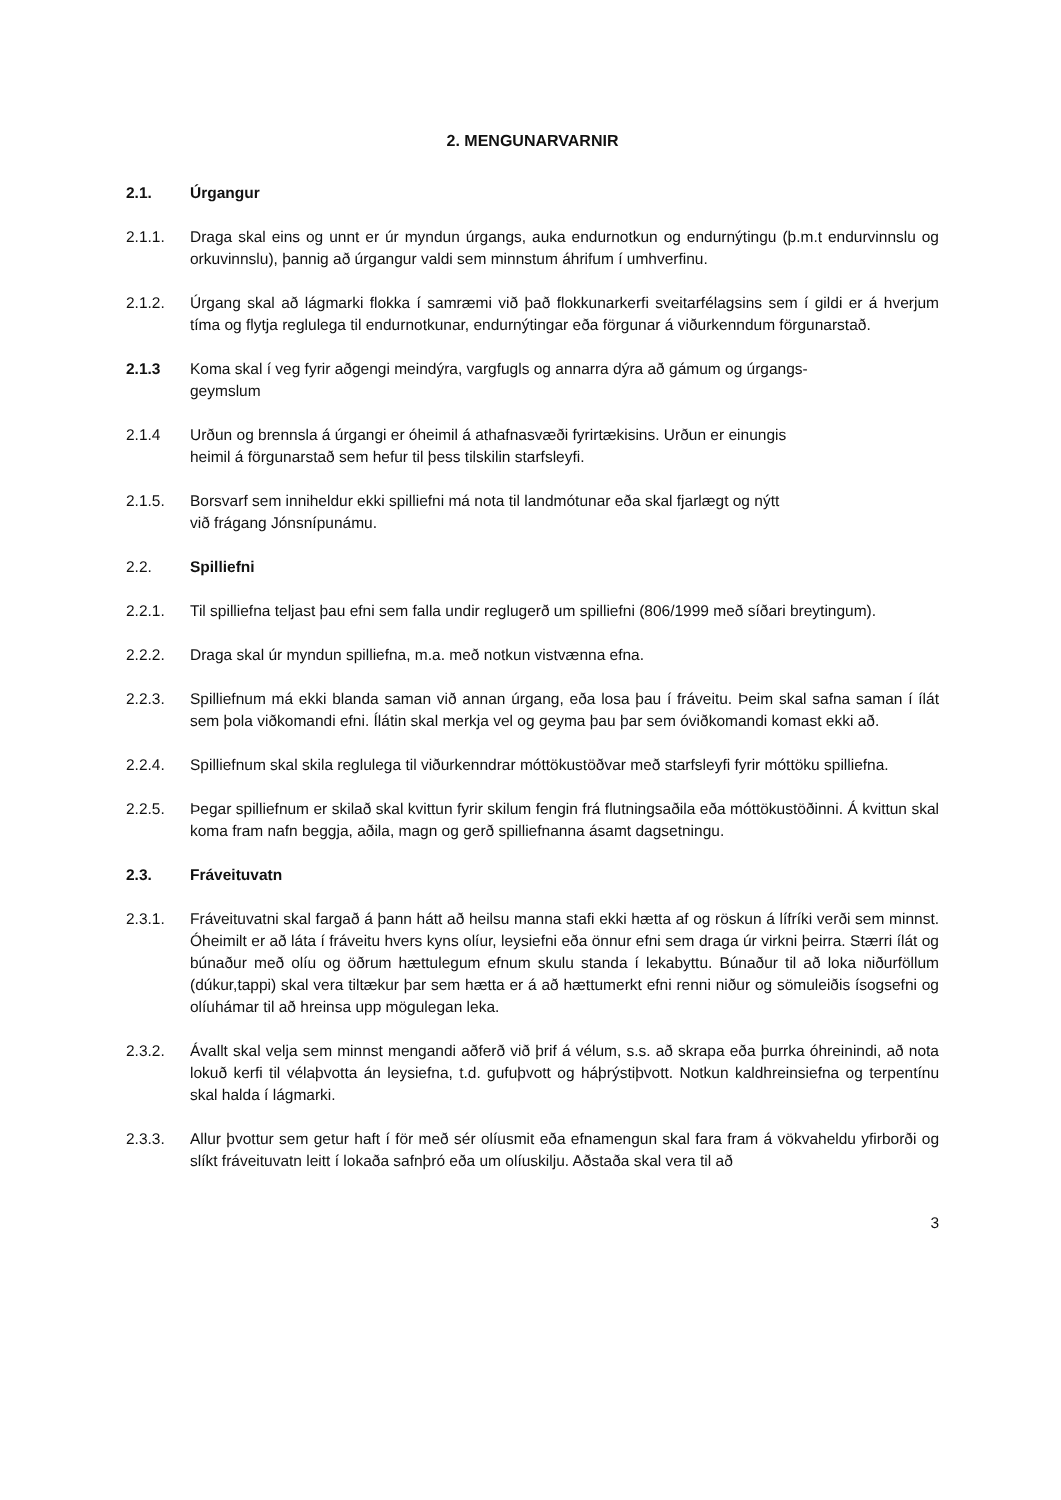2. MENGUNARVARNIR
2.1. Úrgangur
2.1.1. Draga skal eins og unnt er úr myndun úrgangs, auka endurnotkun og endurnýtingu (þ.m.t endurvinnslu og orkuvinnslu), þannig að úrgangur valdi sem minnstum áhrifum í umhverfinu.
2.1.2. Úrgang skal að lágmarki flokka í samræmi við það flokkunarkerfi sveitarfélagsins sem í gildi er á hverjum tíma og flytja reglulega til endurnotkunar, endurnýtingar eða förgunar á viðurkenndum förgunarstað.
2.1.3 Koma skal í veg fyrir aðgengi meindýra, vargfugls og annarra dýra að gámum og úrgangs-
geymslum
2.1.4 Urðun og brennsla á úrgangi er óheimil á athafnasvæði fyrirtækisins. Urðun er einungis
heimil á förgunarstað sem hefur til þess tilskilin starfsleyfi.
2.1.5. Borsvarf sem inniheldur ekki spilliefni má nota til landmótunar eða skal fjarlægt og nýtt
við frágang Jónsnípunámu.
2.2. Spilliefni
2.2.1. Til spilliefna teljast þau efni sem falla undir reglugerð um spilliefni (806/1999 með síðari breytingum).
2.2.2. Draga skal úr myndun spilliefna, m.a. með notkun vistvænna efna.
2.2.3. Spilliefnum má ekki blanda saman við annan úrgang, eða losa þau í fráveitu. Þeim skal safna saman í ílát sem þola viðkomandi efni. Ílátin skal merkja vel og geyma þau þar sem óviðkomandi komast ekki að.
2.2.4. Spilliefnum skal skila reglulega til viðurkenndrar móttökustöðvar með starfsleyfi fyrir móttöku spilliefna.
2.2.5. Þegar spilliefnum er skilað skal kvittun fyrir skilum fengin frá flutningsaðila eða móttökustöðinni. Á kvittun skal koma fram nafn beggja, aðila, magn og gerð spilliefnanna ásamt dagsetningu.
2.3. Fráveituvatn
2.3.1. Fráveituvatni skal fargað á þann hátt að heilsu manna stafi ekki hætta af og röskun á lífríki verði sem minnst. Óheimilt er að láta í fráveitu hvers kyns olíur, leysiefni eða önnur efni sem draga úr virkni þeirra. Stærri ílát og búnaður með olíu og öðrum hættulegum efnum skulu standa í lekabyttu. Búnaður til að loka niðurföllum (dúkur,tappi) skal vera tiltækur þar sem hætta er á að hættumerkt efni renni niður og sömuleiðis ísogsefni og olíuhámar til að hreinsa upp mögulegan leka.
2.3.2. Ávallt skal velja sem minnst mengandi aðferð við þrif á vélum, s.s. að skrapa eða þurrka óhreinindi, að nota lokuð kerfi til vélaþvotta án leysiefna, t.d. gufuþvott og háþrýstiþvott. Notkun kaldhreinsiefna og terpentínu skal halda í lágmarki.
2.3.3. Allur þvottur sem getur haft í för með sér olíusmit eða efnamengun skal fara fram á vökvaheldu yfirborði og slíkt fráveituvatn leitt í lokaða safnþró eða um olíuskilju. Aðstaða skal vera til að
3